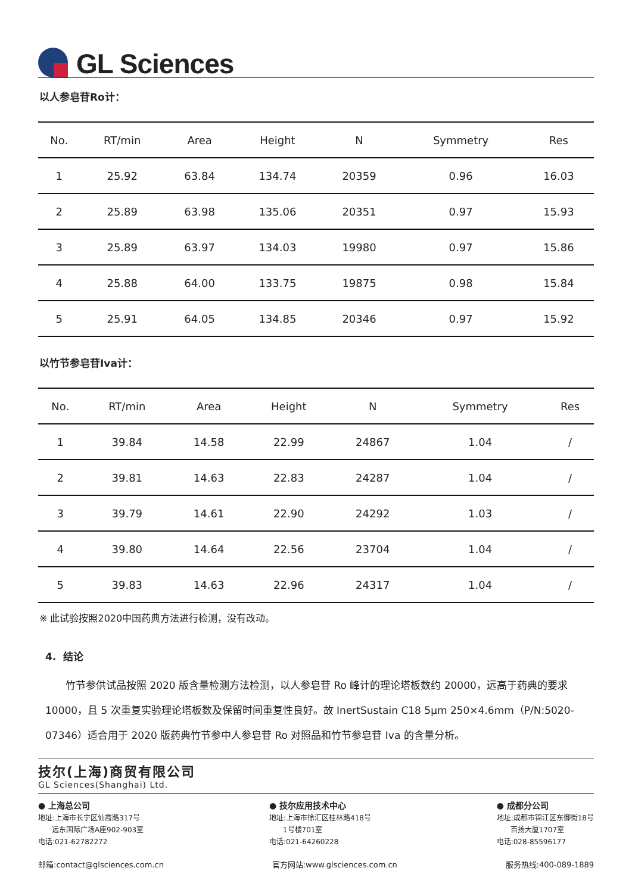GL Sciences
以人参皂苷Ro计：
| No. | RT/min | Area | Height | N | Symmetry | Res |
| --- | --- | --- | --- | --- | --- | --- |
| 1 | 25.92 | 63.84 | 134.74 | 20359 | 0.96 | 16.03 |
| 2 | 25.89 | 63.98 | 135.06 | 20351 | 0.97 | 15.93 |
| 3 | 25.89 | 63.97 | 134.03 | 19980 | 0.97 | 15.86 |
| 4 | 25.88 | 64.00 | 133.75 | 19875 | 0.98 | 15.84 |
| 5 | 25.91 | 64.05 | 134.85 | 20346 | 0.97 | 15.92 |
以竹节参皂苷Iva计：
| No. | RT/min | Area | Height | N | Symmetry | Res |
| --- | --- | --- | --- | --- | --- | --- |
| 1 | 39.84 | 14.58 | 22.99 | 24867 | 1.04 | / |
| 2 | 39.81 | 14.63 | 22.83 | 24287 | 1.04 | / |
| 3 | 39.79 | 14.61 | 22.90 | 24292 | 1.03 | / |
| 4 | 39.80 | 14.64 | 22.56 | 23704 | 1.04 | / |
| 5 | 39.83 | 14.63 | 22.96 | 24317 | 1.04 | / |
※ 此试验按照2020中国药典方法进行检测，没有改动。
4. 结论
竹节参供试品按照 2020 版含量检测方法检测，以人参皂苷 Ro 峰计的理论塔板数约 20000，远高于药典的要求 10000，且 5 次重复实验理论塔板数及保留时间重复性良好。故 InertSustain C18 5μm 250×4.6mm（P/N:5020-07346）适合用于 2020 版药典竹节参中人参皂苷 Ro 对照品和竹节参皂苷 Iva 的含量分析。
技尔(上海)商贸有限公司
GL Sciences(Shanghai) Ltd.
● 上海总公司
地址:上海市长宁区仙霞路317号
远东国际广场A座902-903室
电话:021-62782272
● 技尔应用技术中心
地址:上海市徐汇区桂林路418号
1号楼701室
电话:021-64260228
● 成都分公司
地址:成都市锦江区东御街18号
百扬大厦1707室
电话:028-85596177
邮箱:contact@glsciences.com.cn 官方网站:www.glsciences.com.cn 服务热线:400-089-1889